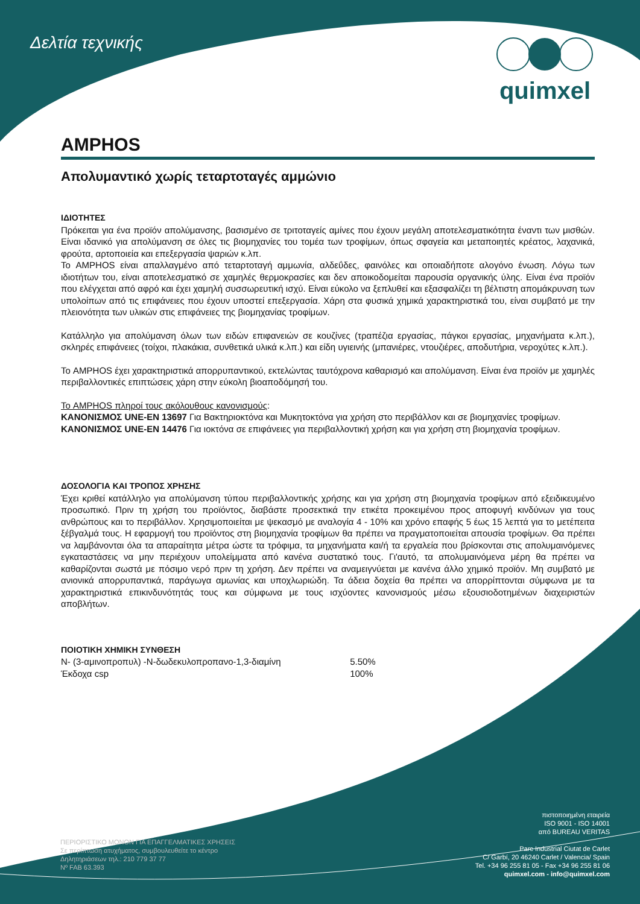Δελτία τεχνικής quimxel
AMPHOS
Απολυμαντικό χωρίς τεταρτοταγές αμμώνιο
ΙΔΙΟΤΗΤΕΣ
Πρόκειται για ένα προϊόν απολύμανσης, βασισμένο σε τριτοταγείς αμίνες που έχουν μεγάλη αποτελεσματικότητα έναντι των μισθών. Είναι ιδανικό για απολύμανση σε όλες τις βιομηχανίες του τομέα των τροφίμων, όπως σφαγεία και μεταποιητές κρέατος, λαχανικά, φρούτα, αρτοποιεία και επεξεργασία ψαριών κ.λπ.
Το AMPHOS είναι απαλλαγμένο από τεταρτοταγή αμμωνία, αλδεΰδες, φαινόλες και οποιαδήποτε αλογόνο ένωση. Λόγω των ιδιοτήτων του, είναι αποτελεσματικό σε χαμηλές θερμοκρασίες και δεν αποικοδομείται παρουσία οργανικής ύλης. Είναι ένα προϊόν που ελέγχεται από αφρό και έχει χαμηλή συσσωρευτική ισχύ. Είναι εύκολο να ξεπλυθεί και εξασφαλίζει τη βέλτιστη απομάκρυνση των υπολοίπων από τις επιφάνειες που έχουν υποστεί επεξεργασία. Χάρη στα φυσικά χημικά χαρακτηριστικά του, είναι συμβατό με την πλειονότητα των υλικών στις επιφάνειες της βιομηχανίας τροφίμων.
Κατάλληλο για απολύμανση όλων των ειδών επιφανειών σε κουζίνες (τραπέζια εργασίας, πάγκοι εργασίας, μηχανήματα κ.λπ.), σκληρές επιφάνειες (τοίχοι, πλακάκια, συνθετικά υλικά κ.λπ.) και είδη υγιεινής (μπανιέρες, ντουζιέρες, αποδυτήρια, νεροχύτες κ.λπ.).
Το AMPHOS έχει χαρακτηριστικά απορρυπαντικού, εκτελώντας ταυτόχρονα καθαρισμό και απολύμανση. Είναι ένα προϊόν με χαμηλές περιβαλλοντικές επιπτώσεις χάρη στην εύκολη βιοαποδόμησή του.
Το AMPHOS πληροί τους ακόλουθους κανονισμούς:
ΚΑΝΟΝΙΣΜΟΣ UNE-EN 13697 Για Βακτηριοκτόνα και Μυκητοκτόνα για χρήση στο περιβάλλον και σε βιομηχανίες τροφίμων.
ΚΑΝΟΝΙΣΜΟΣ UNE-EN 14476 Για ιοκτόνα σε επιφάνειες για περιβαλλοντική χρήση και για χρήση στη βιομηχανία τροφίμων.
ΔΟΣΟΛΟΓΙΑ ΚΑΙ ΤΡΟΠΟΣ ΧΡΗΣΗΣ
Έχει κριθεί κατάλληλο για απολύμανση τύπου περιβαλλοντικής χρήσης και για χρήση στη βιομηχανία τροφίμων από εξειδικευμένο προσωπικό. Πριν τη χρήση του προϊόντος, διαβάστε προσεκτικά την ετικέτα προκειμένου προς αποφυγή κινδύνων για τους ανθρώπους και το περιβάλλον. Χρησιμοποιείται με ψεκασμό με αναλογία 4 - 10% και χρόνο επαφής 5 έως 15 λεπτά για το μετέπειτα ξέβγαλμά τους. Η εφαρμογή του προϊόντος στη βιομηχανία τροφίμων θα πρέπει να πραγματοποιείται απουσία τροφίμων. Θα πρέπει να λαμβάνονται όλα τα απαραίτητα μέτρα ώστε τα τρόφιμα, τα μηχανήματα και/ή τα εργαλεία που βρίσκονται στις απολυμαινόμενες εγκαταστάσεις να μην περιέχουν υπολείμματα από κανένα συστατικό τους. Γι'αυτό, τα απολυμαινόμενα μέρη θα πρέπει να καθαρίζονται σωστά με πόσιμο νερό πριν τη χρήση. Δεν πρέπει να αναμειγνύεται με κανένα άλλο χημικό προϊόν. Μη συμβατό με ανιονικά απορρυπαντικά, παράγωγα αμωνίας και υποχλωριώδη. Τα άδεια δοχεία θα πρέπει να απορρίπτονται σύμφωνα με τα χαρακτηριστικά επικινδυνότητάς τους και σύμφωνα με τους ισχύοντες κανονισμούς μέσω εξουσιοδοτημένων διαχειριστών αποβλήτων.
ΠΟΙΟΤΙΚΗ ΧΗΜΙΚΗ ΣΥΝΘΕΣΗ
N- (3-αμινοπροπυλ) -N-δωδεκυλοπροπανο-1,3-διαμίνη 5.50%
Έκδοχα csp 100%
ΠΕΡΙΟΡΙΣΤΙΚΟ ΜΟΝΟΝ ΓΙΑ ΕΠΑΓΓΕΛΜΑΤΙΚΕΣ ΧΡΗΣΕΙΣ
Σε περίπτωση ατυχήματος, συμβουλευθείτε το κέντρο
Δηλητηριάσεων τηλ.: 210 779 37 77
Nº FAB 63.393
πιστοποιημένη εταιρεία
ISO 9001 - ISO 14001
από BUREAU VERITAS
Parc Industrial Ciutat de Carlet
C/ Garbí, 20 46240 Carlet / Valencia/ Spain
Tel. +34 96 255 81 05 - Fax +34 96 255 81 06
quimxel.com - info@quimxel.com